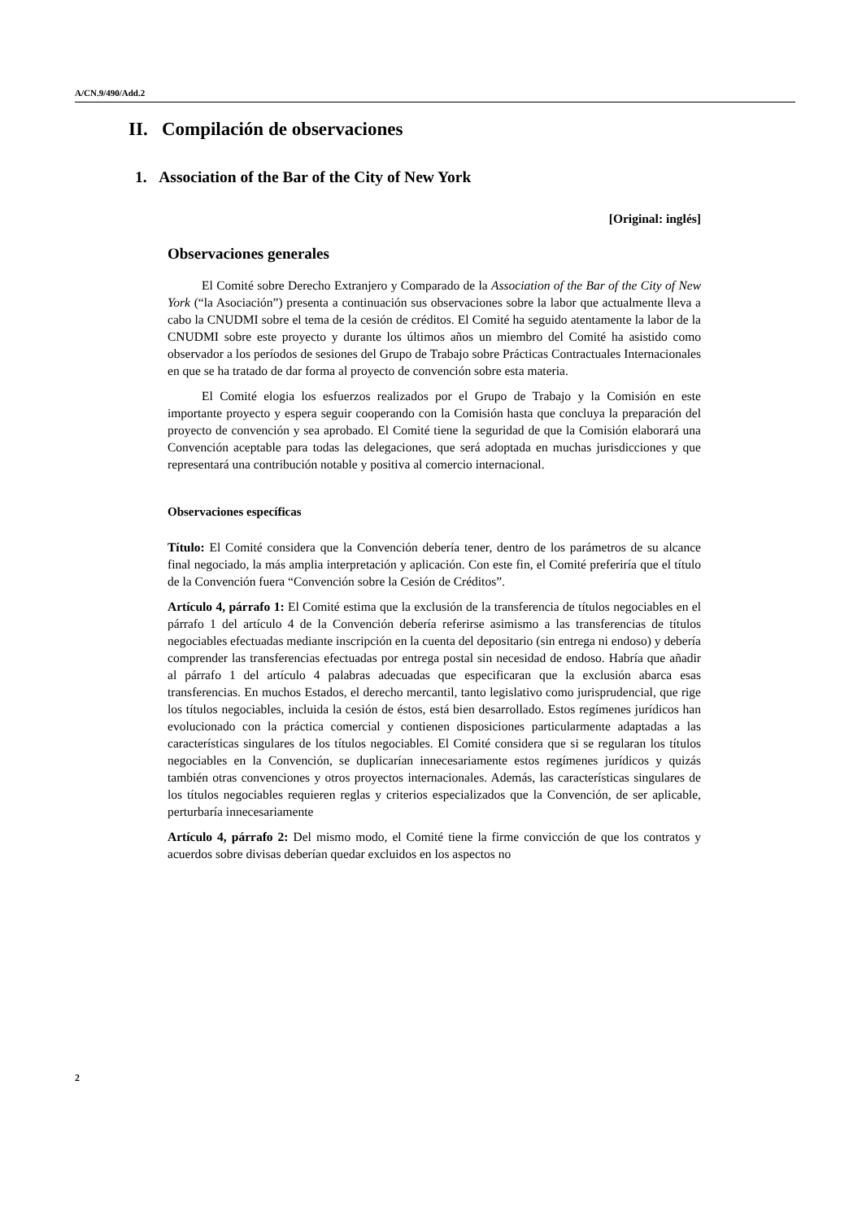A/CN.9/490/Add.2
II. Compilación de observaciones
1. Association of the Bar of the City of New York
[Original: inglés]
Observaciones generales
El Comité sobre Derecho Extranjero y Comparado de la Association of the Bar of the City of New York (“la Asociación”) presenta a continuación sus observaciones sobre la labor que actualmente lleva a cabo la CNUDMI sobre el tema de la cesión de créditos. El Comité ha seguido atentamente la labor de la CNUDMI sobre este proyecto y durante los últimos años un miembro del Comité ha asistido como observador a los períodos de sesiones del Grupo de Trabajo sobre Prácticas Contractuales Internacionales en que se ha tratado de dar forma al proyecto de convención sobre esta materia.
El Comité elogia los esfuerzos realizados por el Grupo de Trabajo y la Comisión en este importante proyecto y espera seguir cooperando con la Comisión hasta que concluya la preparación del proyecto de convención y sea aprobado. El Comité tiene la seguridad de que la Comisión elaborará una Convención aceptable para todas las delegaciones, que será adoptada en muchas jurisdicciones y que representará una contribución notable y positiva al comercio internacional.
Observaciones específicas
Título: El Comité considera que la Convención debería tener, dentro de los parámetros de su alcance final negociado, la más amplia interpretación y aplicación. Con este fin, el Comité preferiría que el título de la Convención fuera “Convención sobre la Cesión de Créditos”.
Artículo 4, párrafo 1: El Comité estima que la exclusión de la transferencia de títulos negociables en el párrafo 1 del artículo 4 de la Convención debería referirse asimismo a las transferencias de títulos negociables efectuadas mediante inscripción en la cuenta del depositario (sin entrega ni endoso) y debería comprender las transferencias efectuadas por entrega postal sin necesidad de endoso. Habría que añadir al párrafo 1 del artículo 4 palabras adecuadas que especificaran que la exclusión abarca esas transferencias. En muchos Estados, el derecho mercantil, tanto legislativo como jurisprudencial, que rige los títulos negociables, incluida la cesión de éstos, está bien desarrollado. Estos regímenes jurídicos han evolucionado con la práctica comercial y contienen disposiciones particularmente adaptadas a las características singulares de los títulos negociables. El Comité considera que si se regularan los títulos negociables en la Convención, se duplicarían innecesariamente estos regímenes jurídicos y quizás también otras convenciones y otros proyectos internacionales. Además, las características singulares de los títulos negociables requieren reglas y criterios especializados que la Convención, de ser aplicable, perturbaría innecesariamente
Artículo 4, párrafo 2: Del mismo modo, el Comité tiene la firme convicción de que los contratos y acuerdos sobre divisas deberían quedar excluidos en los aspectos no
2